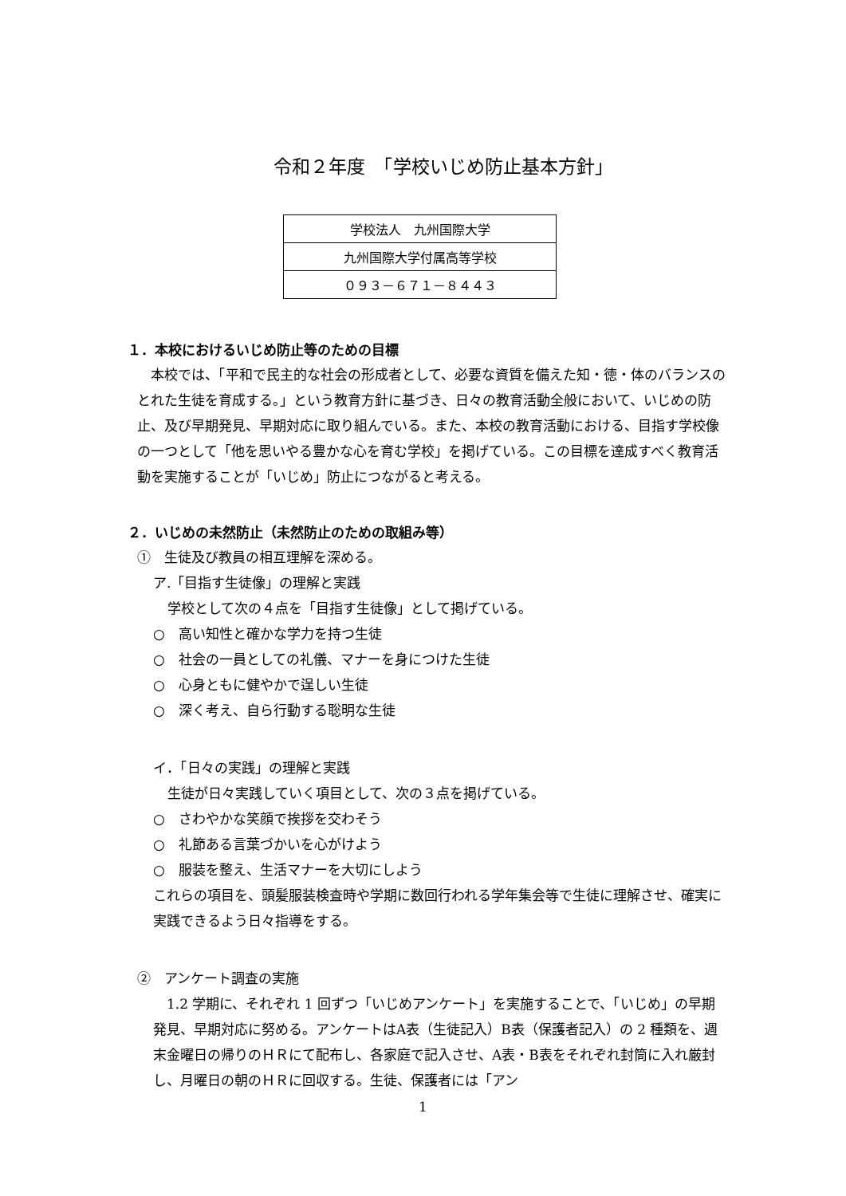令和２年度　「学校いじめ防止基本方針」
| 学校法人 九州国際大学 |
| 九州国際大学付属高等学校 |
| ０９３－６７１－８４４３ |
１．本校におけるいじめ防止等のための目標
　本校では、「平和で民主的な社会の形成者として、必要な資質を備えた知・徳・体のバランスのとれた生徒を育成する。」という教育方針に基づき、日々の教育活動全般において、いじめの防止、及び早期発見、早期対応に取り組んでいる。また、本校の教育活動における、目指す学校像の一つとして「他を思いやる豊かな心を育む学校」を掲げている。この目標を達成すべく教育活動を実施することが「いじめ」防止につながると考える。
２．いじめの未然防止（未然防止のための取組み等）
①　生徒及び教員の相互理解を深める。
ア.「目指す生徒像」の理解と実践
学校として次の４点を「目指す生徒像」として掲げている。
○　高い知性と確かな学力を持つ生徒
○　社会の一員としての礼儀、マナーを身につけた生徒
○　心身ともに健やかで逞しい生徒
○　深く考え、自ら行動する聡明な生徒
イ．「日々の実践」の理解と実践
生徒が日々実践していく項目として、次の３点を掲げている。
○　さわやかな笑顔で挨拶を交わそう
○　礼節ある言葉づかいを心がけよう
○　服装を整え、生活マナーを大切にしよう
これらの項目を、頭髪服装検査時や学期に数回行われる学年集会等で生徒に理解させ、確実に実践できるよう日々指導をする。
②　アンケート調査の実施
　1.2 学期に、それぞれ 1 回ずつ「いじめアンケート」を実施することで、「いじめ」の早期発見、早期対応に努める。アンケートはA表（生徒記入）B表（保護者記入）の 2 種類を、週末金曜日の帰りのＨＲにて配布し、各家庭で記入させ、A表・B表をそれぞれ封筒に入れ厳封し、月曜日の朝のＨＲに回収する。生徒、保護者には「アン
1